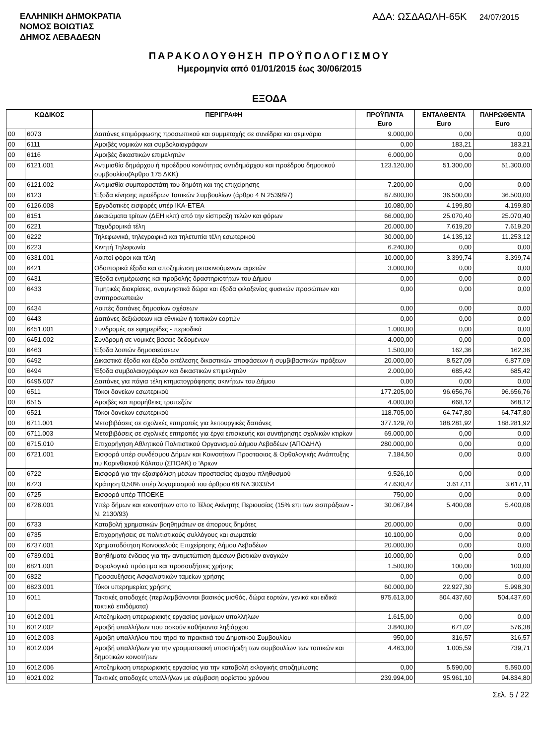ΕΛΛΗΝΙΚΗ ΔΗΜΟΚΡΑΤΙΑ
ΝΟΜΟΣ ΒΟΙΩΤΙΑΣ
ΔΗΜΟΣ ΛΕΒΑΔΕΩΝ
ΑΔΑ: ΩΣΔΑΩΛΗ-65Κ 24/07/2015
ΠΑΡΑΚΟΛΟΥΘΗΣΗ ΠΡΟΫΠΟΛΟΓΙΣΜΟΥ
Ημερομηνία από 01/01/2015 έως 30/06/2015
ΕΞΟΔΑ
| ΚΩΔΙΚΟΣ | | ΠΕΡΙΓΡΑΦΗ | ΠΡΟΫΠ/ΝΤΑ Euro | ΕΝΤΑΛΘΕΝΤΑ Euro | ΠΛΗΡΩΘΕΝΤΑ Euro |
| --- | --- | --- | --- | --- | --- |
| 00 | 6073 | Δαπάνες επιμόρφωσης προσωπικού και συμμετοχής σε συνέδρια και σεμινάρια | 9.000,00 | 0,00 | 0,00 |
| 00 | 6111 | Αμοιβές νομικών και συμβολαιογράφων | 0,00 | 183,21 | 183,21 |
| 00 | 6116 | Αμοιβές δικαστικών επιμελητών | 6.000,00 | 0,00 | 0,00 |
| 00 | 6121.001 | Αντιμισθία δημάρχου ή προέδρου κοινότητας αντιδημάρχου και προέδρου δημοτικού συμβουλίου(Άρθρο 175 ΔΚΚ) | 123.120,00 | 51.300,00 | 51.300,00 |
| 00 | 6121.002 | Αντιμισθία συμπαραστάτη του δημότη και της επιχείρησης | 7.200,00 | 0,00 | 0,00 |
| 00 | 6123 | Έξοδα κίνησης προέδρων Τοπικών Συμβουλίων (άρθρο 4 Ν 2539/97) | 87.600,00 | 36.500,00 | 36.500,00 |
| 00 | 6126.008 | Εργοδοτικές εισφορές υπέρ ΙΚΑ-ΕΤΕΑ | 10.080,00 | 4.199,80 | 4.199,80 |
| 00 | 6151 | Δικαιώματα τρίτων (ΔΕΗ κλπ) από την είσπραξη τελών και φόρων | 66.000,00 | 25.070,40 | 25.070,40 |
| 00 | 6221 | Ταχυδρομικά τέλη | 20.000,00 | 7.619,20 | 7.619,20 |
| 00 | 6222 | Τηλεφωνικά, τηλεγραφικά και τηλετυπία τέλη εσωτερικού | 30.000,00 | 14.135,12 | 11.253,12 |
| 00 | 6223 | Κινητή Τηλεφωνία | 6.240,00 | 0,00 | 0,00 |
| 00 | 6331.001 | Λοιποί φόροι και τέλη | 10.000,00 | 3.399,74 | 3.399,74 |
| 00 | 6421 | Οδοιπορικά έξοδα και αποζημίωση μετακινούμενων αιρετών | 3.000,00 | 0,00 | 0,00 |
| 00 | 6431 | Έξοδα ενημέρωσης και προβολής δραστηριοτήτων του Δήμου | 0,00 | 0,00 | 0,00 |
| 00 | 6433 | Τιμητικές διακρίσεις, αναμνηστικά δώρα και έξοδα φιλοξενίας φυσικών προσώπων και αντιπροσωπειών | 0,00 | 0,00 | 0,00 |
| 00 | 6434 | Λοιπές δαπάνες δημοσίων σχέσεων | 0,00 | 0,00 | 0,00 |
| 00 | 6443 | Δαπάνες δεξιώσεων και εθνικών ή τοπικών εορτών | 0,00 | 0,00 | 0,00 |
| 00 | 6451.001 | Συνδρομές σε εφημερίδες - περιοδικά | 1.000,00 | 0,00 | 0,00 |
| 00 | 6451.002 | Συνδρομή σε νομικές βάσεις δεδομένων | 4.000,00 | 0,00 | 0,00 |
| 00 | 6463 | Έξοδα λοιπών δημοσιεύσεων | 1.500,00 | 162,36 | 162,36 |
| 00 | 6492 | Δικαστικά έξοδα και έξοδα εκτέλεσης δικαστικών αποφάσεων ή συμβιβαστικών πράξεων | 20.000,00 | 8.527,09 | 6.877,09 |
| 00 | 6494 | Έξοδα συμβολαιογράφων και δικαστικών επιμελητών | 2.000,00 | 685,42 | 685,42 |
| 00 | 6495.007 | Δαπάνες για πάγια τέλη κτηματογράφησης ακινήτων του Δήμου | 0,00 | 0,00 | 0,00 |
| 00 | 6511 | Τόκοι δανείων εσωτερικού | 177.205,00 | 96.656,76 | 96.656,76 |
| 00 | 6515 | Αμοιβές και προμήθειες τραπεζών | 4.000,00 | 668,12 | 668,12 |
| 00 | 6521 | Τόκοι δανείων εσωτερικού | 118.705,00 | 64.747,80 | 64.747,80 |
| 00 | 6711.001 | Μεταβιβάσεις σε σχολικές επιτροπές για λειτουργικές δαπάνες | 377.129,70 | 188.281,92 | 188.281,92 |
| 00 | 6711.003 | Μεταβιβάσεις σε σχολικές επιτροπές για έργα επισκευής και συντήρησης σχολικών κτιρίων | 69.000,00 | 0,00 | 0,00 |
| 00 | 6715.010 | Επιχορήγηση Αθλητικού Πολιτιστικού Οργανισμού Δήμου Λεβαδέων (ΑΠΟΔΗΛ) | 280.000,00 | 0,00 | 0,00 |
| 00 | 6721.001 | Εισφορά υπέρ συνδέσμου Δήμων και Κοινοτήτων Προστασιας & Ορθολογικής Ανάπτυξης τιυ Κορινθιακού Κόλπου (ΣΠΟΑΚ) ο 'Αριων | 7.184,50 | 0,00 | 0,00 |
| 00 | 6722 | Εισφορά για την εξασφάλιση μέσων προστασίας άμαχου πληθυσμού | 9.526,10 | 0,00 | 0,00 |
| 00 | 6723 | Κράτηση 0,50% υπέρ λογαριασμού του άρθρου 68 ΝΔ 3033/54 | 47.630,47 | 3.617,11 | 3.617,11 |
| 00 | 6725 | Εισφορά υπέρ ΤΠΟΕΚΕ | 750,00 | 0,00 | 0,00 |
| 00 | 6726.001 | Υπέρ δήμων και κοινοτήτων απο το Τέλος Ακίνητης Περιουσίας (15% επι των εισπράξεων - Ν. 2130/93) | 30.067,84 | 5.400,08 | 5.400,08 |
| 00 | 6733 | Καταβολή χρηματικών βοηθημάτων σε άπορους δημότες | 20.000,00 | 0,00 | 0,00 |
| 00 | 6735 | Επιχορηγήσεις σε πολιτιστικούς συλλόγους και σωματεία | 10.100,00 | 0,00 | 0,00 |
| 00 | 6737.001 | Χρηματοδότηση Κοινοφελούς Επιχείρησης Δήμου Λεβαδέων | 20.000,00 | 0,00 | 0,00 |
| 00 | 6739.001 | Βοηθήματα ένδειας για την αντιμετώπιση άμεσων βιοτικών αναγκών | 10.000,00 | 0,00 | 0,00 |
| 00 | 6821.001 | Φορολογικά πρόστιμα και προσαυξήσεις χρήσης | 1.500,00 | 100,00 | 100,00 |
| 00 | 6822 | Προσαυξήσεις Ασφαλιστικών ταμείων χρήσης | 0,00 | 0,00 | 0,00 |
| 00 | 6823.001 | Τόκοι υπερημερίας χρήσης | 60.000,00 | 22.927,30 | 5.998,30 |
| 10 | 6011 | Τακτικές αποδοχές (περιλαμβάνονται βασικός μισθός, δώρα εορτών, γενικά και ειδικά τακτικά επιδόματα) | 975.613,00 | 504.437,60 | 504.437,60 |
| 10 | 6012.001 | Αποζημίωση υπερωριακής εργασίας μονίμων υπαλλήλων | 1.615,00 | 0,00 | 0,00 |
| 10 | 6012.002 | Αμοιβή υπαλλήλων που ασκούν καθήκοντα ληξιάρχου | 3.840,00 | 671,02 | 576,38 |
| 10 | 6012.003 | Αμοιβή υπαλλήλου που τηρεί τα πρακτικά του Δημοτικού Συμβουλίου | 950,00 | 316,57 | 316,57 |
| 10 | 6012.004 | Αμοιβή υπαλλήλων για την γραμματειακή υποστήριξη των συμβουλίων των τοπικών και δημοτικών κοινοτήτων | 4.463,00 | 1.005,59 | 739,71 |
| 10 | 6012.006 | Αποζημίωση υπερωριακής εργασίας για την καταβολή εκλογικής αποζημίωσης | 0,00 | 5.590,00 | 5.590,00 |
| 10 | 6021.002 | Τακτικές αποδοχές υπαλλήλων με σύμβαση αορίστου χρόνου | 239.994,00 | 95.961,10 | 94.834,80 |
Σελ. 5 / 22